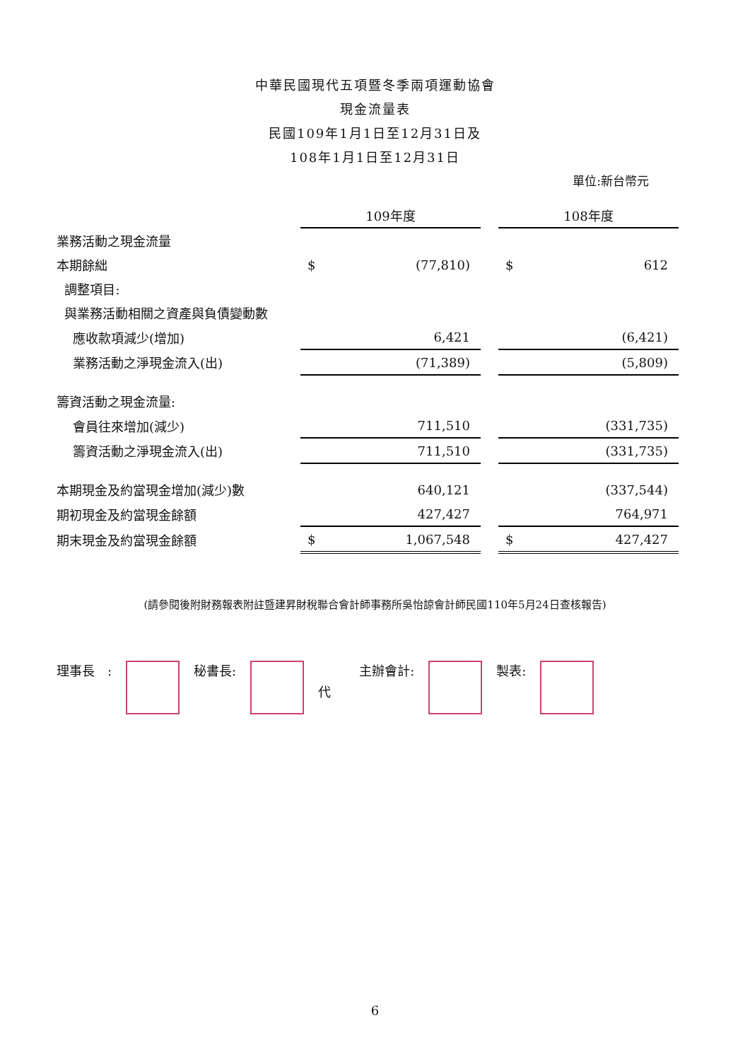中華民國現代五項暨冬季兩項運動協會
現金流量表
民國109年1月1日至12月31日及
108年1月1日至12月31日
單位:新台幣元
| | 109年度 | | | 108年度 | |
| 業務活動之現金流量 | | | | | |
| 本期餘絀 | $ | (77,810) | | $ | 612 |
| 調整項目: | | | | | |
| 與業務活動相關之資產與負債變動數 | | | | | |
| 應收款項減少(增加) | | 6,421 | | | (6,421) |
| 業務活動之淨現金流入(出) | | (71,389) | | | (5,809) |
| 籌資活動之現金流量: | | | | | |
| 會員往來增加(減少) | | 711,510 | | | (331,735) |
| 籌資活動之淨現金流入(出) | | 711,510 | | | (331,735) |
| 本期現金及約當現金增加(減少)數 | | 640,121 | | | (337,544) |
| 期初現金及約當現金餘額 | | 427,427 | | | 764,971 |
| 期末現金及約當現金餘額 | $ | 1,067,548 | | $ | 427,427 |
(請參閱後附財務報表附註暨建昇財稅聯合會計師事務所吳怡諒會計師民國110年5月24日查核報告)
理事長　: 秘書長:
代 主辦會計: 製表:
6